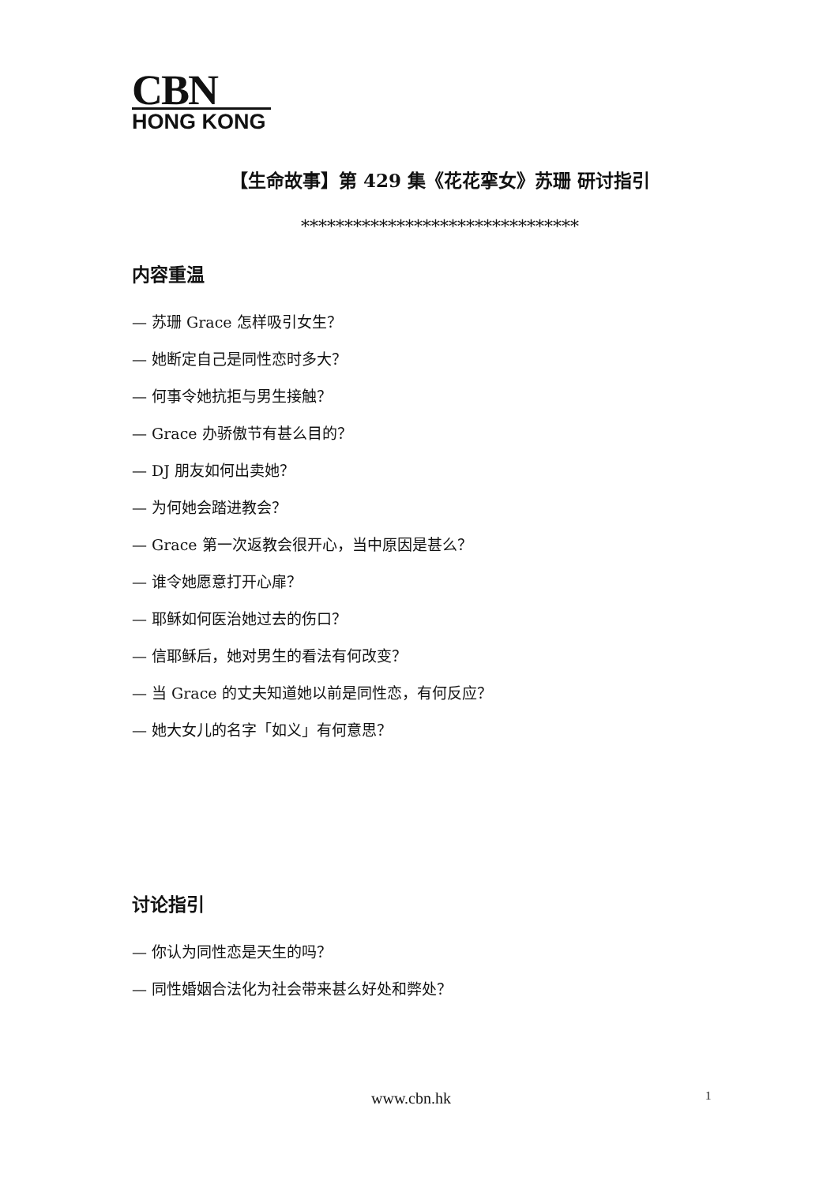CBN
HONG KONG
【生命故事】第 429 集《花花挛女》苏珊 研讨指引
********************************
内容重温
— 苏珊 Grace 怎样吸引女生？
— 她断定自己是同性恋时多大？
— 何事令她抗拒与男生接触？
— Grace 办骄傲节有甚么目的？
— DJ 朋友如何出卖她？
— 为何她会踏进教会？
— Grace 第一次返教会很开心，当中原因是甚么？
— 谁令她愿意打开心扉？
— 耶稣如何医治她过去的伤口？
— 信耶稣后，她对男生的看法有何改变？
— 当 Grace 的丈夫知道她以前是同性恋，有何反应？
— 她大女儿的名字「如义」有何意思？
讨论指引
— 你认为同性恋是天生的吗？
— 同性婚姻合法化为社会带来甚么好处和弊处？
www.cbn.hk 1